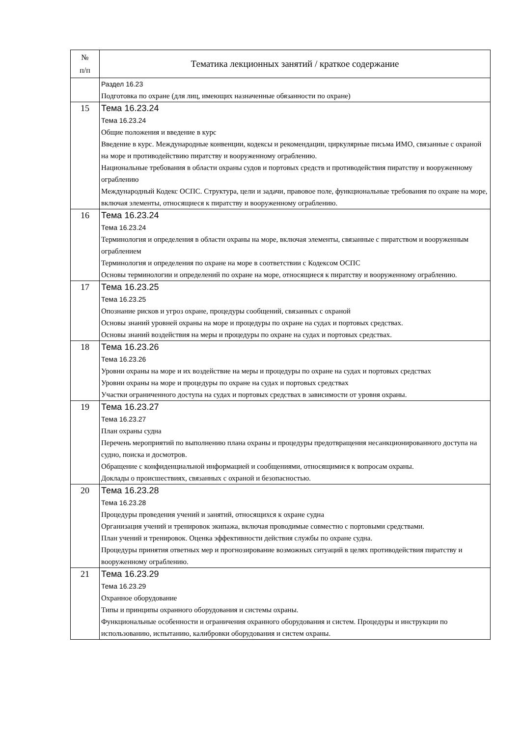| № п/п | Тематика лекционных занятий / краткое содержание |
| --- | --- |
| | Раздел 16.23 Подготовка по охране (для лиц, имеющих назначенные обязанности по охране) |
| 15 | Тема 16.23.24 Тема 16.23.24 Общие положения и введение в курс Введение в курс. Международные конвенции, кодексы и рекомендации, циркулярные письма ИМО, связанные с охраной на море и противодействию пиратству и вооруженному ограблению. Национальные требования в области охраны судов и портовых средств и противодействия пиратству и вооруженному ограблению Международный Кодекс ОСПС. Структура, цели и задачи, правовое поле, функциональные требования по охране на море, включая элементы, относящиеся к пиратству и вооруженному ограблению. |
| 16 | Тема 16.23.24 Тема 16.23.24 Терминология и определения в области охраны на море, включая элементы, связанные с пиратством и вооруженным ограблением Терминология и определения по охране на море в соответствии с Кодексом ОСПС Основы терминологии и определений по охране на море, относящиеся к пиратству и вооруженному ограблению. |
| 17 | Тема 16.23.25 Тема 16.23.25 Опознание рисков и угроз охране, процедуры сообщений, связанных с охраной Основы знаний уровней охраны на море и процедуры по охране на судах и портовых средствах. Основы знаний воздействия на меры и процедуры по охране на судах и портовых средствах. |
| 18 | Тема 16.23.26 Тема 16.23.26 Уровни охраны на море и их воздействие на меры и процедуры по охране на судах и портовых средствах Уровни охраны на море и процедуры по охране на судах и портовых средствах Участки ограниченного доступа на судах и портовых средствах в зависимости от уровня охраны. |
| 19 | Тема 16.23.27 Тема 16.23.27 План охраны судна Перечень мероприятий по выполнению плана охраны и процедуры предотвращения несанкционированного доступа на судно, поиска и досмотров. Обращение с конфиденциальной информацией и сообщениями, относящимися к вопросам охраны. Доклады о происшествиях, связанных с охраной и безопасностью. |
| 20 | Тема 16.23.28 Тема 16.23.28 Процедуры проведения учений и занятий, относящихся к охране судна Организация учений и тренировок экипажа, включая проводимые совместно с портовыми средствами. План учений и тренировок. Оценка эффективности действия службы по охране судна. Процедуры принятия ответных мер и прогнозирование возможных ситуаций в целях противодействия пиратству и вооруженному ограблению. |
| 21 | Тема 16.23.29 Тема 16.23.29 Охранное оборудование Типы и принципы охранного оборудования и системы охраны. Функциональные особенности и ограничения охранного оборудования и систем. Процедуры и инструкции по использованию, испытанию, калибровки оборудования и систем охраны. |